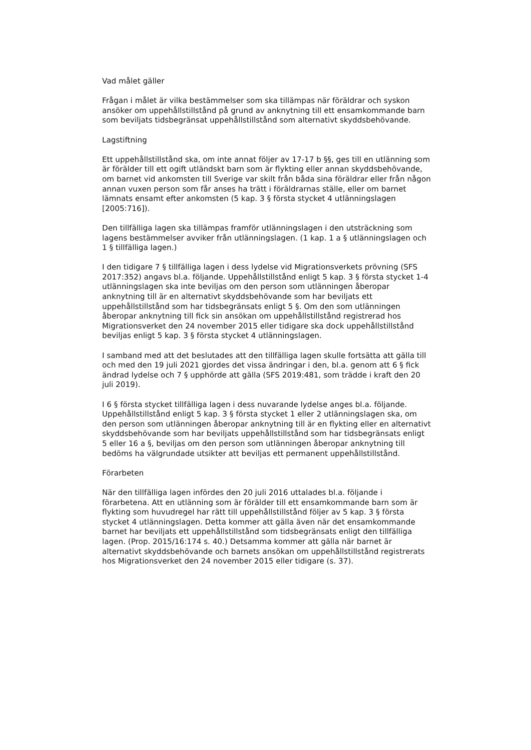Vad målet gäller
Frågan i målet är vilka bestämmelser som ska tillämpas när föräldrar och syskon ansöker om uppehållstillstånd på grund av anknytning till ett ensamkommande barn som beviljats tidsbegränsat uppehållstillstånd som alternativt skyddsbehövande.
Lagstiftning
Ett uppehållstillstånd ska, om inte annat följer av 17-17 b §§, ges till en utlänning som är förälder till ett ogift utländskt barn som är flykting eller annan skyddsbehövande, om barnet vid ankomsten till Sverige var skilt från båda sina föräldrar eller från någon annan vuxen person som får anses ha trätt i föräldrarnas ställe, eller om barnet lämnats ensamt efter ankomsten (5 kap. 3 § första stycket 4 utlänningslagen [2005:716]).
Den tillfälliga lagen ska tillämpas framför utlänningslagen i den utsträckning som lagens bestämmelser avviker från utlänningslagen. (1 kap. 1 a § utlänningslagen och 1 § tillfälliga lagen.)
I den tidigare 7 § tillfälliga lagen i dess lydelse vid Migrationsverkets prövning (SFS 2017:352) angavs bl.a. följande. Uppehållstillstånd enligt 5 kap. 3 § första stycket 1-4 utlänningslagen ska inte beviljas om den person som utlänningen åberopar anknytning till är en alternativt skyddsbehövande som har beviljats ett uppehållstillstånd som har tidsbegränsats enligt 5 §. Om den som utlänningen åberopar anknytning till fick sin ansökan om uppehållstillstånd registrerad hos Migrationsverket den 24 november 2015 eller tidigare ska dock uppehållstillstånd beviljas enligt 5 kap. 3 § första stycket 4 utlänningslagen.
I samband med att det beslutades att den tillfälliga lagen skulle fortsätta att gälla till och med den 19 juli 2021 gjordes det vissa ändringar i den, bl.a. genom att 6 § fick ändrad lydelse och 7 § upphörde att gälla (SFS 2019:481, som trädde i kraft den 20 juli 2019).
I 6 § första stycket tillfälliga lagen i dess nuvarande lydelse anges bl.a. följande. Uppehållstillstånd enligt 5 kap. 3 § första stycket 1 eller 2 utlänningslagen ska, om den person som utlänningen åberopar anknytning till är en flykting eller en alternativt skyddsbehövande som har beviljats uppehållstillstånd som har tidsbegränsats enligt 5 eller 16 a §, beviljas om den person som utlänningen åberopar anknytning till bedöms ha välgrundade utsikter att beviljas ett permanent uppehållstillstånd.
Förarbeten
När den tillfälliga lagen infördes den 20 juli 2016 uttalades bl.a. följande i förarbetena. Att en utlänning som är förälder till ett ensamkommande barn som är flykting som huvudregel har rätt till uppehållstillstånd följer av 5 kap. 3 § första stycket 4 utlänningslagen. Detta kommer att gälla även när det ensamkommande barnet har beviljats ett uppehållstillstånd som tidsbegränsats enligt den tillfälliga lagen. (Prop. 2015/16:174 s. 40.) Detsamma kommer att gälla när barnet är alternativt skyddsbehövande och barnets ansökan om uppehållstillstånd registrerats hos Migrationsverket den 24 november 2015 eller tidigare (s. 37).